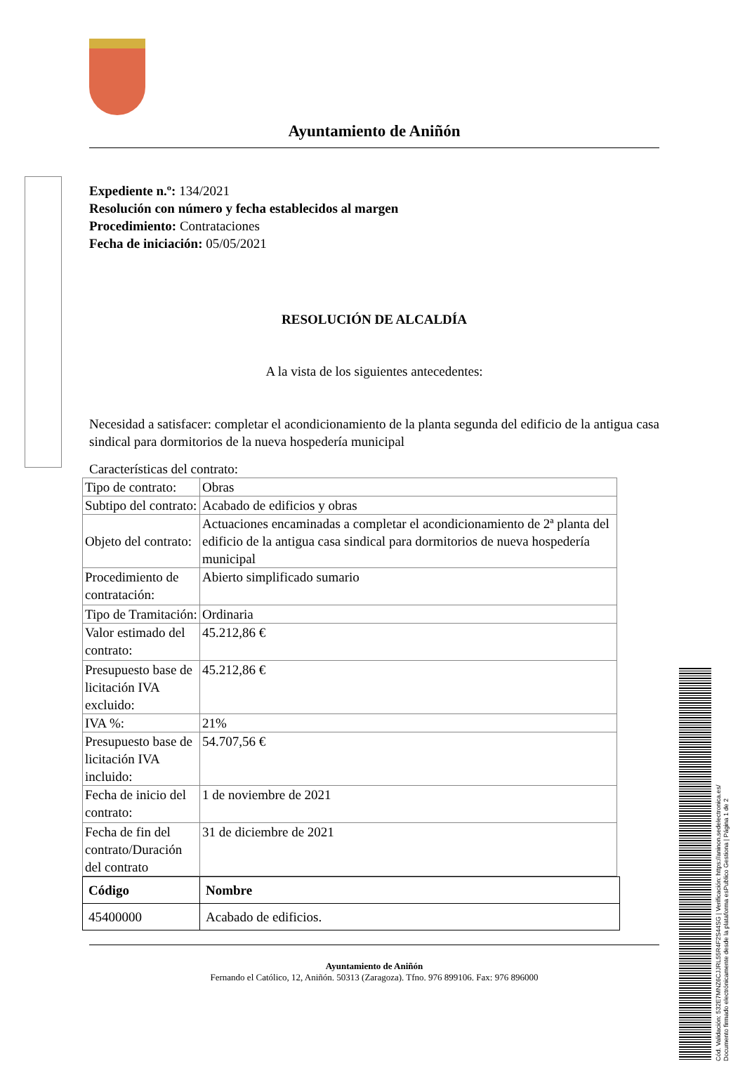Ayuntamiento de Aniñón
Expediente n.º: 134/2021
Resolución con número y fecha establecidos al margen
Procedimiento: Contrataciones
Fecha de iniciación: 05/05/2021
RESOLUCIÓN DE ALCALDÍA
A la vista de los siguientes antecedentes:
Necesidad a satisfacer: completar el acondicionamiento de la planta segunda del edificio de la antigua casa sindical para dormitorios de la nueva hospedería municipal
Características del contrato:
| Tipo de contrato: | Obras |
| Subtipo del contrato: | Acabado de edificios y obras |
| Objeto del contrato: | Actuaciones encaminadas a completar el acondicionamiento de 2ª planta del edificio de la antigua casa sindical para dormitorios de nueva hospedería municipal |
| Procedimiento de contratación: | Abierto simplificado sumario |
| Tipo de Tramitación: | Ordinaria |
| Valor estimado del contrato: | 45.212,86 € |
| Presupuesto base de licitación IVA excluido: | 45.212,86 € |
| IVA %: | 21% |
| Presupuesto base de licitación IVA incluido: | 54.707,56 € |
| Fecha de inicio del contrato: | 1 de noviembre de 2021 |
| Fecha de fin del contrato/Duración del contrato | 31 de diciembre de 2021 |
| Código | Nombre |
| --- | --- |
| 45400000 | Acabado de edificios. |
Ayuntamiento de Aniñón
Fernando el Católico, 12, Aniñón. 50313 (Zaragoza). Tfno. 976 899106. Fax: 976 896000
Cód. Validación: 532E7MNZ6CJJRL55R4F2S44SG | Verificación: https://aninon.sedelectronica.es/
Documento firmado electrónicamente desde la plataforma esPublico Gestiona | Página 1 de 2